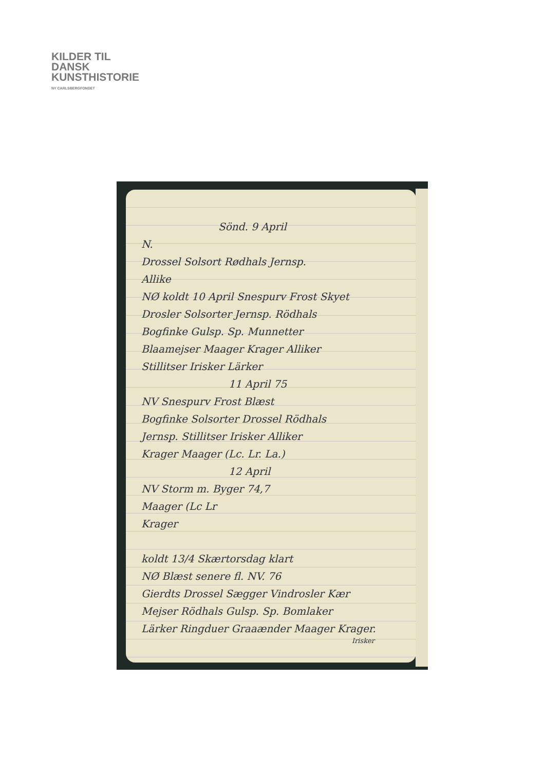KILDER TIL
DANSK
KUNSTHISTORIE
NY CARLSBERGFONDET
Sönd. 9 April
N.
Drossel Solsort Rødhals Jernsp.
Allike
NØ koldt 10 April Snespurv Frost Skyet
Drosler Solsorter Jernsp. Rödhals
Bogfinke Gulsp. Sp. Munnetter
Blaamejser Maager Krager Alliker
Stillitser Irisker Lärker
11 April 75
NV Snespurv Frost Blæst
Bogfinke Solsorter Drossel Rödhals
Jernsp. Stillitser Irisker Alliker
Krager Maager (Lc. Lr. La.)
12 April
NV Storm m. Byger 74,7
Maager (Lc Lr
Krager
koldt 13/4 Skærtorsdag klart
NØ Blæst senere fl. NV. 76
Gierdts Drossel Sægger Vindrosler Kær
Mejser Rödhals Gulsp. Sp. Bomlaker
Lärker Ringduer Graaænder Maager Krager.
Irisker